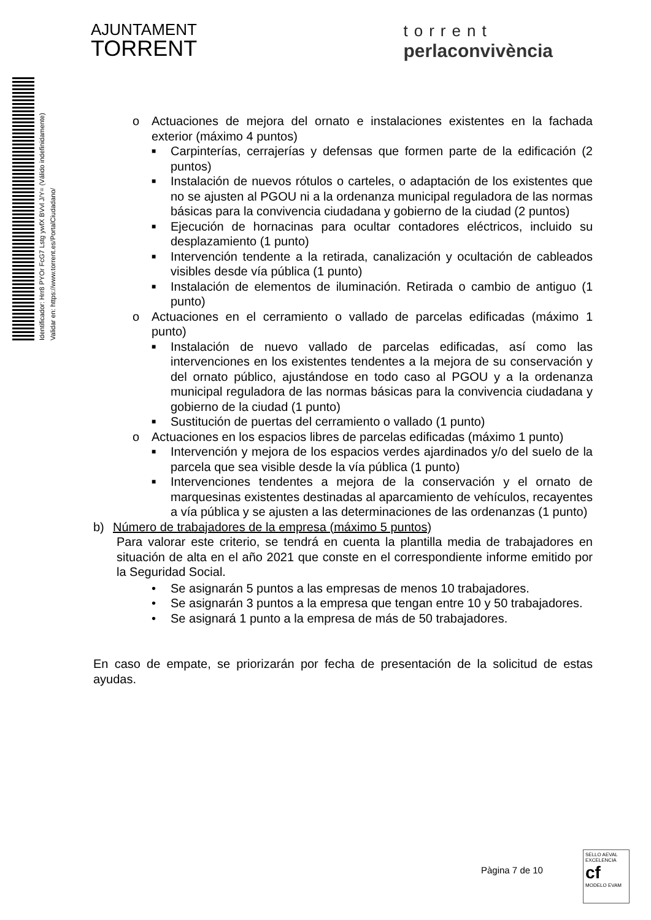AJUNTAMENT
TORRENT
torrent
perlaconvivència
Identificador: Hrr8 PYOr FcG7 Lstg ywfX BVvl J/Y= (Válido indefinidamente)
Validar en: https://www.torrent.es/PortalCiudadano/
o Actuaciones de mejora del ornato e instalaciones existentes en la fachada exterior (máximo 4 puntos)
■
Carpinterías, cerrajerías y defensas que formen parte de la edificación (2 puntos)
■
Instalación de nuevos rótulos o carteles, o adaptación de los existentes que no se ajusten al PGOU ni a la ordenanza municipal reguladora de las normas básicas para la convivencia ciudadana y gobierno de la ciudad (2 puntos)
■
Ejecución de hornacinas para ocultar contadores eléctricos, incluido su desplazamiento (1 punto)
■
Intervención tendente a la retirada, canalización y ocultación de cableados visibles desde vía pública (1 punto)
■
Instalación de elementos de iluminación. Retirada o cambio de antiguo (1 punto)
o Actuaciones en el cerramiento o vallado de parcelas edificadas (máximo 1 punto)
■
Instalación de nuevo vallado de parcelas edificadas, así como las intervenciones en los existentes tendentes a la mejora de su conservación y del ornato público, ajustándose en todo caso al PGOU y a la ordenanza municipal reguladora de las normas básicas para la convivencia ciudadana y gobierno de la ciudad (1 punto)
■
Sustitución de puertas del cerramiento o vallado (1 punto)
o Actuaciones en los espacios libres de parcelas edificadas (máximo 1 punto)
■
Intervención y mejora de los espacios verdes ajardinados y/o del suelo de la parcela que sea visible desde la vía pública (1 punto)
■
Intervenciones tendentes a mejora de la conservación y el ornato de marquesinas existentes destinadas al aparcamiento de vehículos, recayentes a vía pública y se ajusten a las determinaciones de las ordenanzas (1 punto)
b) Número de trabajadores de la empresa (máximo 5 puntos)
Para valorar este criterio, se tendrá en cuenta la plantilla media de trabajadores en situación de alta en el año 2021 que conste en el correspondiente informe emitido por la Seguridad Social.
• Se asignarán 5 puntos a las empresas de menos 10 trabajadores.
• Se asignarán 3 puntos a la empresa que tengan entre 10 y 50 trabajadores.
• Se asignará 1 punto a la empresa de más de 50 trabajadores.
En caso de empate, se priorizarán por fecha de presentación de la solicitud de estas ayudas.
Pàgina 7 de 10
SELLO AEVAL EXCELENCIA
cf
MODELO EVAM